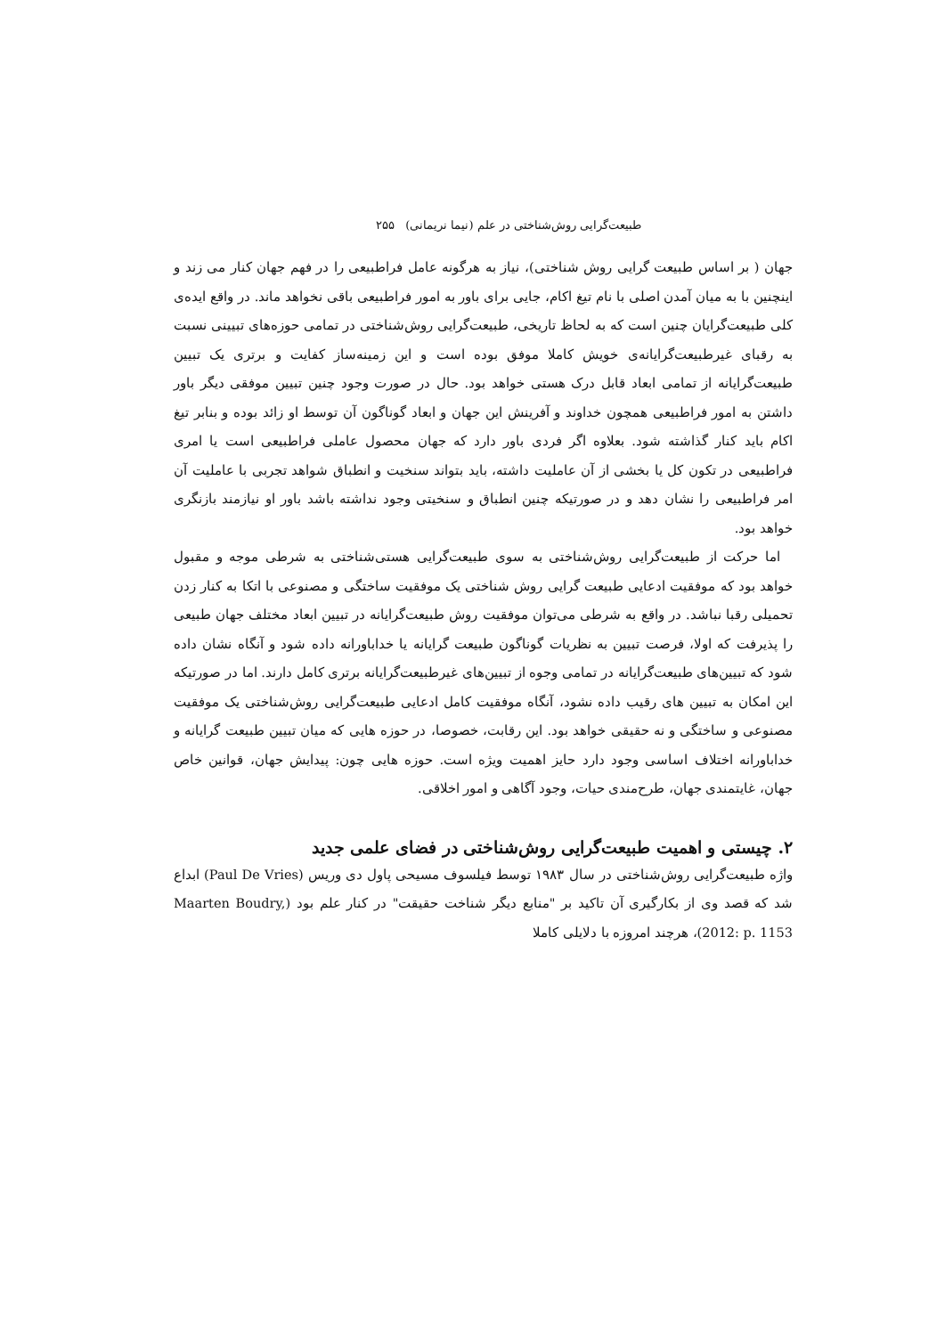طبیعت‌گرایی روش‌شناختی در علم (نیما نریمانی) ۲۵۵
جهان ( بر اساس طبیعت گرایی روش شناختی)، نیاز به هرگونه عامل فراطبیعی را در فهم جهان کنار می زند و اینچنین با به میان آمدن اصلی با نام تیغ اکام، جایی برای باور به امور فراطبیعی باقی نخواهد ماند. در واقع ایده‌ی کلی طبیعت‌گرایان چنین است که به لحاظ تاریخی، طبیعت‌گرایی روش‌شناختی در تمامی حوزه‌های تبیینی نسبت به رقبای غیرطبیعت‌گرایانه‌ی خویش کاملا موفق بوده است و این زمینه‌ساز کفایت و برتری یک تبیین طبیعت‌گرایانه از تمامی ابعاد قابل درک هستی خواهد بود. حال در صورت وجود چنین تبیین موفقی دیگر باور داشتن به امور فراطبیعی همچون خداوند و آفرینش این جهان و ابعاد گوناگون آن توسط او زائد بوده و بنابر تیغ اکام باید کنار گذاشته شود. بعلاوه اگر فردی باور دارد که جهان محصول عاملی فراطبیعی است یا امری فراطبیعی در تکون کل یا بخشی از آن عاملیت داشته، باید بتواند سنخیت و انطباق شواهد تجربی با عاملیت آن امر فراطبیعی را نشان دهد و در صورتیکه چنین انطباق و سنخیتی وجود نداشته باشد باور او نیازمند بازنگری خواهد بود.
اما حرکت از طبیعت‌گرایی روش‌شناختی به سوی طبیعت‌گرایی هستی‌شناختی به شرطی موجه و مقبول خواهد بود که موفقیت ادعایی طبیعت گرایی روش شناختی یک موفقیت ساختگی و مصنوعی با اتکا به کنار زدن تحمیلی رقبا نباشد. در واقع به شرطی می‌توان موفقیت روش طبیعت‌گرایانه در تبیین ابعاد مختلف جهان طبیعی را پذیرفت که اولا، فرصت تبیین به نظریات گوناگون طبیعت گرایانه یا خداباورانه داده شود و آنگاه نشان داده شود که تبیین‌های طبیعت‌گرایانه در تمامی وجوه از تبیین‌های غیرطبیعت‌گرایانه برتری کامل دارند. اما در صورتیکه این امکان به تبیین های رقیب داده نشود، آنگاه موفقیت کامل ادعایی طبیعت‌گرایی روش‌شناختی یک موفقیت مصنوعی و ساختگی و نه حقیقی خواهد بود. این رقابت، خصوصا، در حوزه هایی که میان تبیین طبیعت گرایانه و خداباورانه اختلاف اساسی وجود دارد حایز اهمیت ویژه است. حوزه هایی چون: پیدایش جهان، قوانین خاص جهان، غایتمندی جهان، طرح‌مندی حیات، وجود آگاهی و امور اخلاقی.
۲. چیستی و اهمیت طبیعت‌گرایی روش‌شناختی در فضای علمی جدید
واژه طبیعت‌گرایی روش‌شناختی در سال ۱۹۸۳ توسط فیلسوف مسیحی پاول دی وریس (Paul De Vries) ابداع شد که قصد وی از بکارگیری آن تاکید بر "منابع دیگر شناخت حقیقت" در کنار علم بود (Maarten Boudry, 2012: p. 1153)، هرچند امروزه با دلایلی کاملا